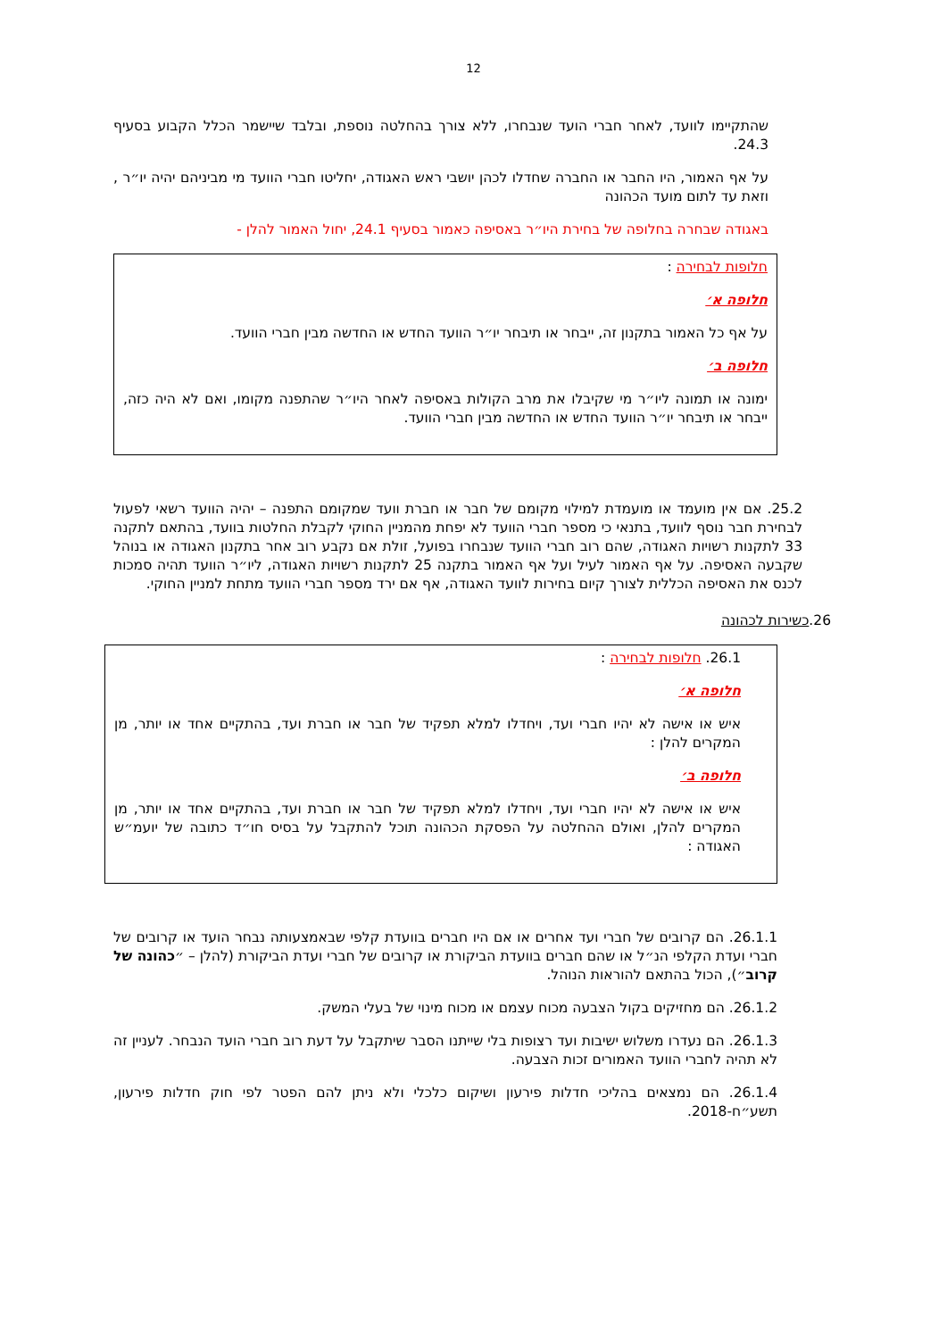12
שהתקיימו לוועד, לאחר חברי הועד שנבחרו, ללא צורך בהחלטה נוספת, ובלבד שיישמר הכלל הקבוע בסעיף 24.3.
על אף האמור, היו החבר או החברה שחדלו לכהן יושבי ראש האגודה, יחליטו חברי הוועד מי מביניהם יהיה יו״ר , וזאת עד לתום מועד הכהונה
באגודה שבחרה בחלופה של בחירת היו״ר באסיפה כאמור בסעיף 24.1, יחול האמור להלן -
חלופות לבחירה :
חלופה א׳
על אף כל האמור בתקנון זה, ייבחר או תיבחר יו״ר הוועד החדש או החדשה מבין חברי הוועד.
חלופה ב׳
ימונה או תמונה ליו״ר מי שקיבלו את מרב הקולות באסיפה לאחר היו״ר שהתפנה מקומו, ואם לא היה כזה, ייבחר או תיבחר יו״ר הוועד החדש או החדשה מבין חברי הוועד.
25.2. אם אין מועמד או מועמדת למילוי מקומם של חבר או חברת וועד שמקומם התפנה – יהיה הוועד רשאי לפעול לבחירת חבר נוסף לוועד, בתנאי כי מספר חברי הוועד לא יפחת מהמניין החוקי לקבלת החלטות בוועד, בהתאם לתקנה 33 לתקנות רשויות האגודה, שהם רוב חברי הוועד שנבחרו בפועל, זולת אם נקבע רוב אחר בתקנון האגודה או בנוהל שקבעה האסיפה. על אף האמור לעיל ועל אף האמור בתקנה 25 לתקנות רשויות האגודה, ליו״ר הוועד תהיה סמכות לכנס את האסיפה הכללית לצורך קיום בחירות לוועד האגודה, אף אם ירד מספר חברי הוועד מתחת למניין החוקי.
26.כשירות לכהונה
26.1. חלופות לבחירה :
חלופה א׳
איש או אישה לא יהיו חברי ועד, ויחדלו למלא תפקיד של חבר או חברת ועד, בהתקיים אחד או יותר, מן המקרים להלן :
חלופה ב׳
איש או אישה לא יהיו חברי ועד, ויחדלו למלא תפקיד של חבר או חברת ועד, בהתקיים אחד או יותר, מן המקרים להלן, ואולם ההחלטה על הפסקת הכהונה תוכל להתקבל על בסיס חו״ד כתובה של יועמ״ש האגודה :
26.1.1. הם קרובים של חברי ועד אחרים או אם היו חברים בוועדת קלפי שבאמצעותה נבחר הועד או קרובים של חברי ועדת הקלפי הנ״ל או שהם חברים בוועדת הביקורת או קרובים של חברי ועדת הביקורת (להלן – ״כהונה של קרוב״), הכול בהתאם להוראות הנוהל.
26.1.2. הם מחזיקים בקול הצבעה מכוח עצמם או מכוח מינוי של בעלי המשק.
26.1.3. הם נעדרו משלוש ישיבות ועד רצופות בלי שייתנו הסבר שיתקבל על דעת רוב חברי הועד הנבחר. לעניין זה לא תהיה לחברי הוועד האמורים זכות הצבעה.
26.1.4. הם נמצאים בהליכי חדלות פירעון ושיקום כלכלי ולא ניתן להם הפטר לפי חוק חדלות פירעון, תשע״ח-2018.